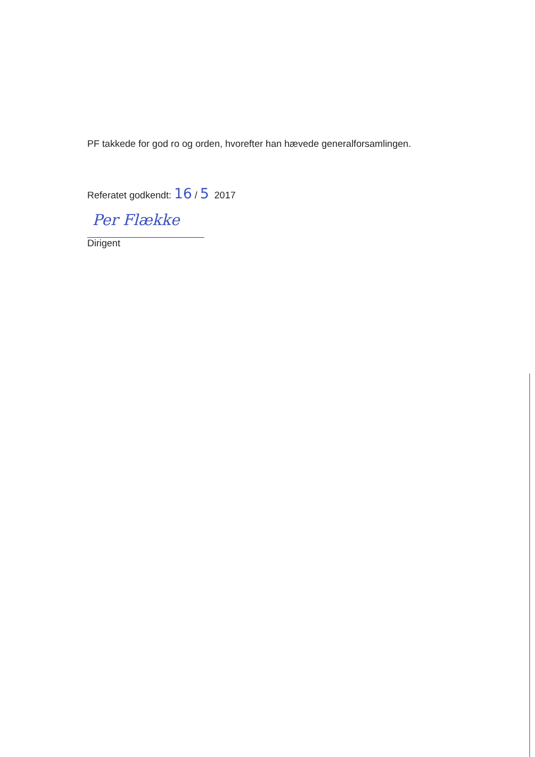PF takkede for god ro og orden, hvorefter han hævede generalforsamlingen.
Referatet godkendt: 16 / 5 2017
Per Flække
Dirigent